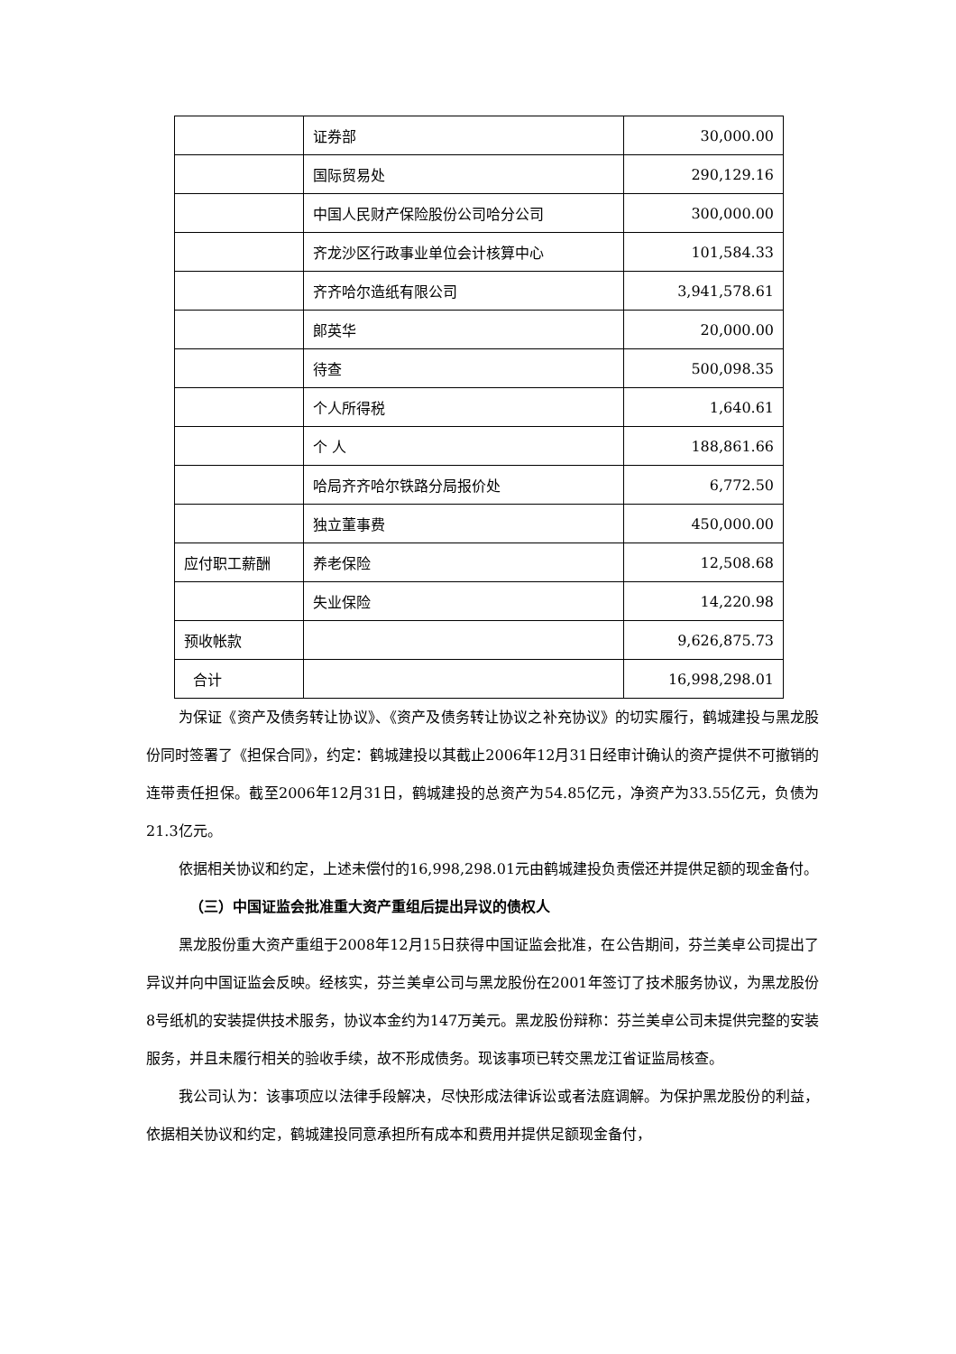| | 证券部 | 30,000.00 |
| | 国际贸易处 | 290,129.16 |
| | 中国人民财产保险股份公司哈分公司 | 300,000.00 |
| | 齐龙沙区行政事业单位会计核算中心 | 101,584.33 |
| | 齐齐哈尔造纸有限公司 | 3,941,578.61 |
| | 郎英华 | 20,000.00 |
| | 待查 | 500,098.35 |
| | 个人所得税 | 1,640.61 |
| | 个 人 | 188,861.66 |
| | 哈局齐齐哈尔铁路分局报价处 | 6,772.50 |
| | 独立董事费 | 450,000.00 |
| 应付职工薪酬 | 养老保险 | 12,508.68 |
| | 失业保险 | 14,220.98 |
| 预收帐款 | | 9,626,875.73 |
| 合计 | | 16,998,298.01 |
为保证《资产及债务转让协议》、《资产及债务转让协议之补充协议》的切实履行，鹤城建投与黑龙股份同时签署了《担保合同》，约定：鹤城建投以其截止2006年12月31日经审计确认的资产提供不可撤销的连带责任担保。截至2006年12月31日，鹤城建投的总资产为54.85亿元，净资产为33.55亿元，负债为21.3亿元。
依据相关协议和约定，上述未偿付的16,998,298.01元由鹤城建投负责偿还并提供足额的现金备付。
（三）中国证监会批准重大资产重组后提出异议的债权人
黑龙股份重大资产重组于2008年12月15日获得中国证监会批准，在公告期间，芬兰美卓公司提出了异议并向中国证监会反映。经核实，芬兰美卓公司与黑龙股份在2001年签订了技术服务协议，为黑龙股份8号纸机的安装提供技术服务，协议本金约为147万美元。黑龙股份辩称：芬兰美卓公司未提供完整的安装服务，并且未履行相关的验收手续，故不形成债务。现该事项已转交黑龙江省证监局核查。
我公司认为：该事项应以法律手段解决，尽快形成法律诉讼或者法庭调解。为保护黑龙股份的利益，依据相关协议和约定，鹤城建投同意承担所有成本和费用并提供足额现金备付，